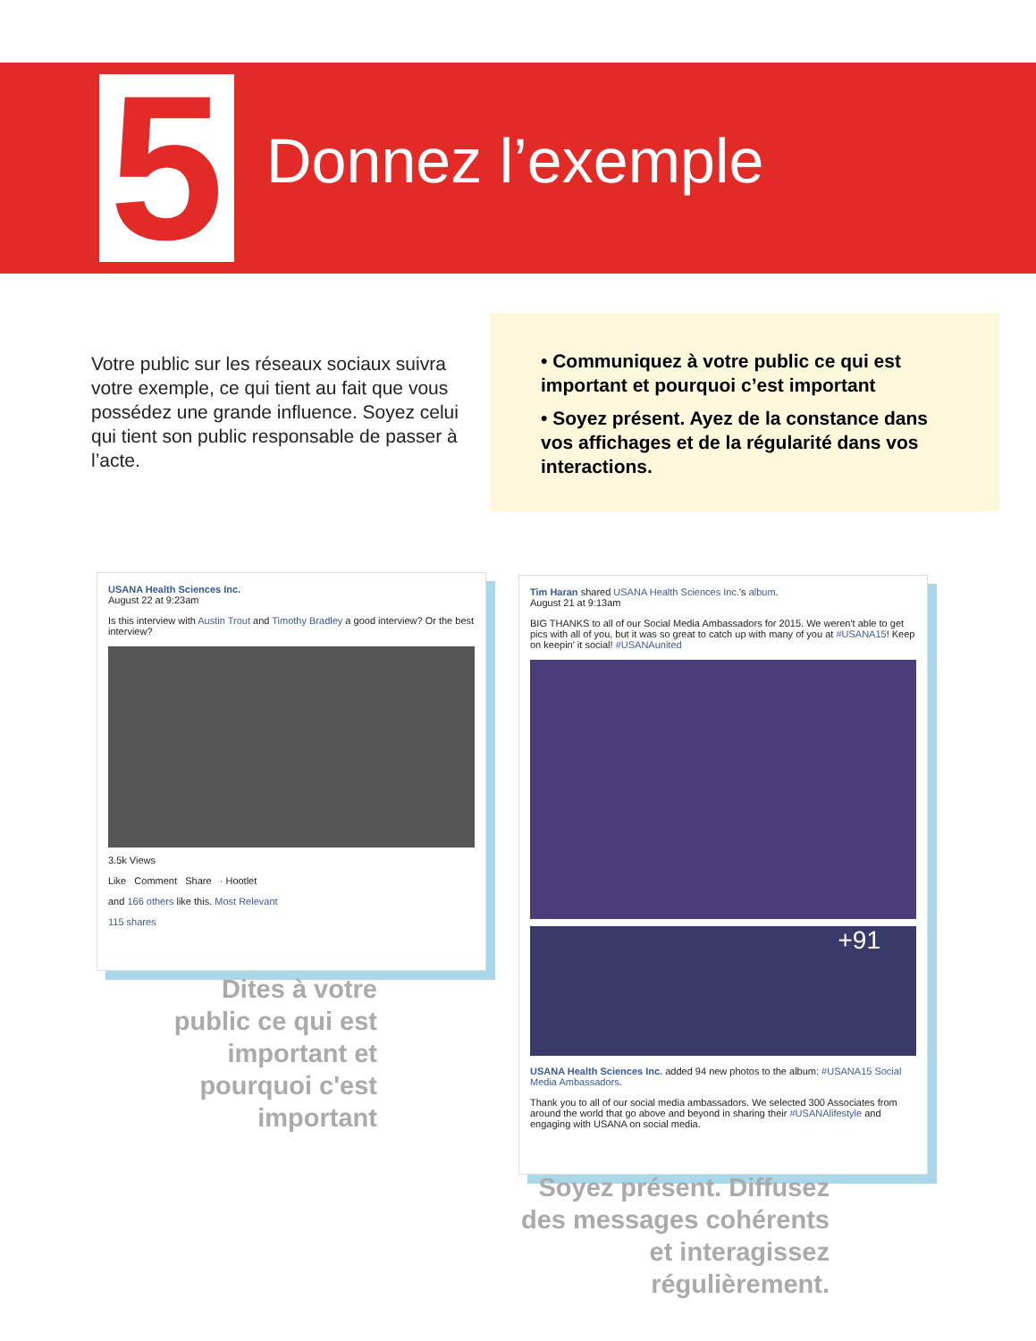5 Donnez l’exemple
Votre public sur les réseaux sociaux suivra votre exemple, ce qui tient au fait que vous possédez une grande influence. Soyez celui qui tient son public responsable de passer à l’acte.
• Communiquez à votre public ce qui est important et pourquoi c’est important
• Soyez présent. Ayez de la constance dans vos affichages et de la régularité dans vos interactions.
USANA Health Sciences Inc.
August 22 at 9:23am
Is this interview with Austin Trout and Timothy Bradley a good interview? Or the best interview?
3.5k Views
Like Comment Share · Hootlet
and 166 others like this. Most Relevant
115 shares
Tim Haran shared USANA Health Sciences Inc.'s album.
August 21 at 9:13am
BIG THANKS to all of our Social Media Ambassadors for 2015. We weren't able to get pics with all of you, but it was so great to catch up with many of you at #USANA15! Keep on keepin' it social! #USANAunited
+91
USANA Health Sciences Inc. added 94 new photos to the album: #USANA15 Social Media Ambassadors.
Thank you to all of our social media ambassadors. We selected 300 Associates from around the world that go above and beyond in sharing their #USANAlifestyle and engaging with USANA on social media.
Dites à votre public ce qui est important et pourquoi c'est important
Soyez présent. Diffusez des messages cohérents et interagissez régulièrement.